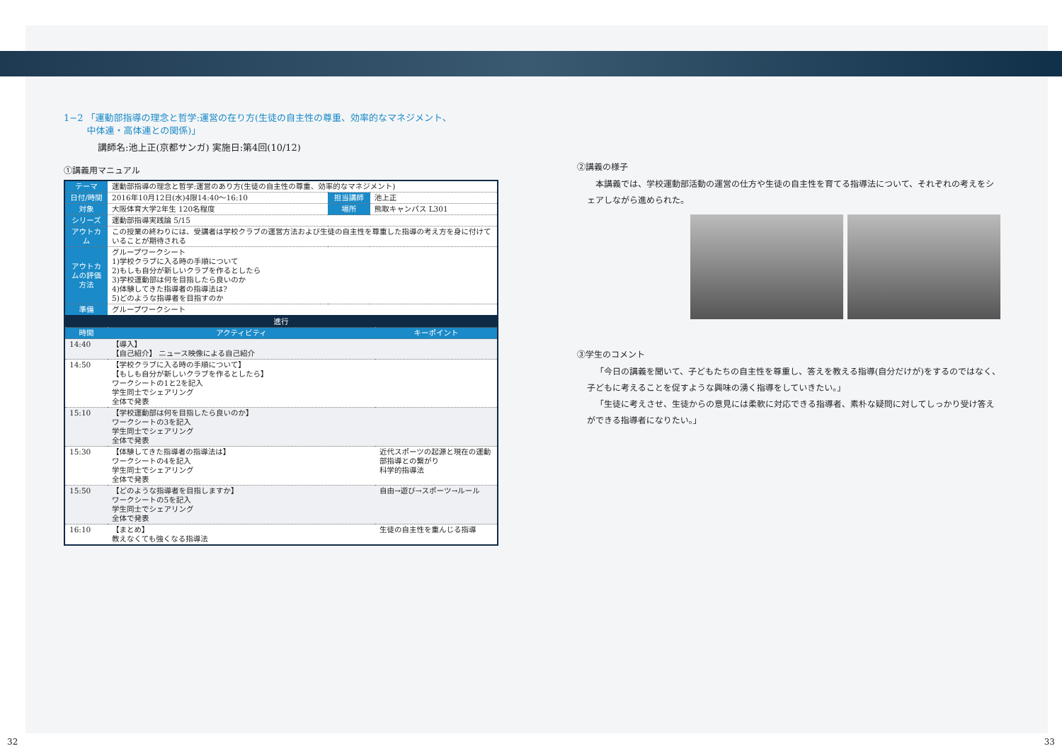1−2 「運動部指導の理念と哲学:運営の在り方(生徒の自主性の尊重、効率的なマネジメント、
   中体連・高体連との関係)」
講師名:池上正(京都サンガ) 実施日:第4回(10/12)
①講義用マニュアル
| テーマ | 運動部指導の理念と哲学:運営のあり方(生徒の自主性の尊重、効率的なマネジメント) | | |
| 日付/時間 | 2016年10月12日(水)4限14:40〜16:10 | 担当講師 | 池上正 |
| 対象 | 大阪体育大学2年生 120名程度 | 場所 | 熊取キャンパス L301 |
| シリーズ | 運動部指導実践論 5/15 | | |
| アウトカム | この授業の終わりには、受講者は学校クラブの運営方法および生徒の自主性を尊重した指導の考え方を身に付けていることが期待される | | |
| アウトカムの評価方法 | グループワークシート 1)学校クラブに入る時の手順について 2)もしも自分が新しいクラブを作るとしたら 3)学校運動部は何を目指したら良いのか 4)体験してきた指導者の指導法は? 5)どのような指導者を目指すのか | | |
| 準備 | グループワークシート | | |
| 進行 | | |
| --- | --- | --- |
| 時間 | アクティビティ | キーポイント |
| 14:40 | 【導入】 【自己紹介】 ニュース映像による自己紹介 | |
| 14:50 | 【学校クラブに入る時の手順について】 【もしも自分が新しいクラブを作るとしたら】 ワークシートの1と2を記入 学生同士でシェアリング 全体で発表 | |
| 15:10 | 【学校運動部は何を目指したら良いのか】 ワークシートの3を記入 学生同士でシェアリング 全体で発表 | |
| 15:30 | 【体験してきた指導者の指導法は】 ワークシートの4を記入 学生同士でシェアリング 全体で発表 | 近代スポーツの起源と現在の運動部指導との繋がり 科学的指導法 |
| 15:50 | 【どのような指導者を目指しますか】 ワークシートの5を記入 学生同士でシェアリング 全体で発表 | 自由→遊び→スポーツ→ルール |
| 16:10 | 【まとめ】 教えなくても強くなる指導法 | 生徒の自主性を重んじる指導 |
②講義の様子
本講義では、学校運動部活動の運営の仕方や生徒の自主性を育てる指導法について、それぞれの考えをシェアしながら進められた。
③学生のコメント
「今日の講義を聞いて、子どもたちの自主性を尊重し、答えを教える指導(自分だけが)をするのではなく、子どもに考えることを促すような興味の湧く指導をしていきたい。」
「生徒に考えさせ、生徒からの意見には柔軟に対応できる指導者、素朴な疑問に対してしっかり受け答えができる指導者になりたい。」
32 33